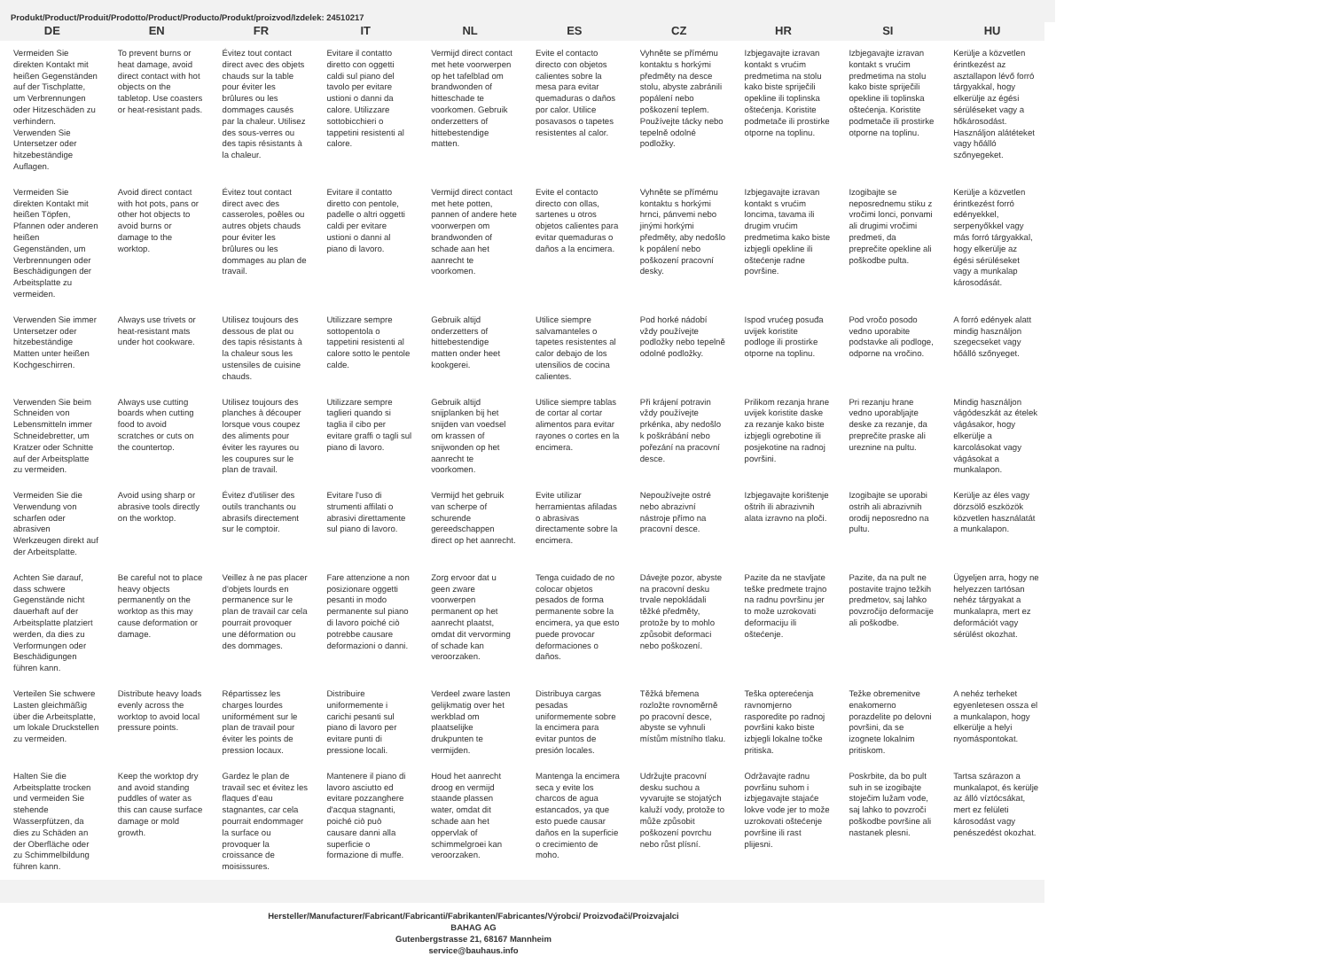Produkt/Product/Produit/Prodotto/Product/Producto/Produkt/proizvod/Izdelek: 24510217
| DE | EN | FR | IT | NL | ES | CZ | HR | SI | HU |
| --- | --- | --- | --- | --- | --- | --- | --- | --- | --- |
| Vermeiden Sie direkten Kontakt mit heißen Gegenständen auf der Tischplatte, um Verbrennungen oder Hitzeschäden zu verhindern. Verwenden Sie Untersetzer oder hitzebeständige Auflagen. | To prevent burns or heat damage, avoid direct contact with hot objects on the tabletop. Use coasters or heat-resistant pads. | Évitez tout contact direct avec des objets chauds sur la table pour éviter les brûlures ou les dommages causés par la chaleur. Utilisez des sous-verres ou des tapis résistants à la chaleur. | Evitare il contatto diretto con oggetti caldi sul piano del tavolo per evitare ustioni o danni da calore. Utilizzare sottobicchieri o tappetini resistenti al calore. | Vermijd direct contact met hete voorwerpen op het tafelblad om brandwonden of hitteschade te voorkomen. Gebruik onderzetters of hittebestendige matten. | Evite el contacto directo con objetos calientes sobre la mesa para evitar quemaduras o daños por calor. Utilice posavasos o tapetes resistentes al calor. | Vyhněte se přímému kontaktu s horkými předměty na desce stolu, abyste zabránili popálení nebo poškození teplem. Používejte tácky nebo tepelně odolné podložky. | Izbjegavajte izravan kontakt s vrućim predmetima na stolu kako biste spriječili opekline ili toplinska oštećenja. Koristite podmetače ili prostirke otporne na toplinu. | Izbjegavajte izravan kontakt s vrućim predmetima na stolu kako biste spriječili opekline ili toplinska oštećenja. Koristite podmetače ili prostirke otporne na toplinu. | Kerülje a közvetlen érintkezést az asztallapon lévő forró tárgyakkal, hogy elkerülje az égési sérüléseket vagy a hőkárosodást. Használjon alátéteket vagy hőálló szőnyegeket. |
| Vermeiden Sie direkten Kontakt mit heißen Töpfen, Pfannen oder anderen heißen Gegenständen, um Verbrennungen oder Beschädigungen der Arbeitsplatte zu vermeiden. | Avoid direct contact with hot pots, pans or other hot objects to avoid burns or damage to the worktop. | Évitez tout contact direct avec des casseroles, poêles ou autres objets chauds pour éviter les brûlures ou les dommages au plan de travail. | Evitare il contatto diretto con pentole, padelle o altri oggetti caldi per evitare ustioni o danni al piano di lavoro. | Vermijd direct contact met hete potten, pannen of andere hete voorwerpen om brandwonden of schade aan het aanrecht te voorkomen. | Evite el contacto directo con ollas, sartenes u otros objetos calientes para evitar quemaduras o daños a la encimera. | Vyhněte se přímému kontaktu s horkými hrnci, pánvemi nebo jinými horkými předměty, aby nedošlo k popálení nebo poškození pracovní desky. | Izbjegavajte izravan kontakt s vrućim loncima, tavama ili drugim vrućim predmetima kako biste izbjegli opekline ili oštećenje radne površine. | Izogibajte se neposrednemu stiku z vročimi lonci, ponvami ali drugimi vročimi predmeti, da preprečite opekline ali poškodbe pulta. | Kerülje a közvetlen érintkezést forró edényekkel, serpenyőkkel vagy más forró tárgyakkal, hogy elkerülje az égési sérüléseket vagy a munkalap károsodását. |
| Verwenden Sie immer Untersetzer oder hitzebeständige Matten unter heißen Kochgeschirren. | Always use trivets or heat-resistant mats under hot cookware. | Utilisez toujours des dessous de plat ou des tapis résistants à la chaleur sous les ustensiles de cuisine chauds. | Utilizzare sempre sottopentola o tappetini resistenti al calore sotto le pentole calde. | Gebruik altijd onderzetters of hittebestendige matten onder heet kookgerei. | Utilice siempre salvamanteles o tapetes resistentes al calor debajo de los utensilios de cocina calientes. | Pod horké nádobí vždy používejte podložky nebo tepelně odolné podložky. | Ispod vrućeg posuđa uvijek koristite podloge ili prostirke otporne na toplinu. | Pod vročo posodo vedno uporabite podstavke ali podloge, odporne na vročino. | A forró edények alatt mindig használjon szegecseket vagy hőálló szőnyeget. |
| Verwenden Sie beim Schneiden von Lebensmitteln immer Schneidebretter, um Kratzer oder Schnitte auf der Arbeitsplatte zu vermeiden. | Always use cutting boards when cutting food to avoid scratches or cuts on the countertop. | Utilisez toujours des planches à découper lorsque vous coupez des aliments pour éviter les rayures ou les coupures sur le plan de travail. | Utilizzare sempre taglieri quando si taglia il cibo per evitare graffi o tagli sul piano di lavoro. | Gebruik altijd snijplanken bij het snijden van voedsel om krassen of snijwonden op het aanrecht te voorkomen. | Utilice siempre tablas de cortar al cortar alimentos para evitar rayones o cortes en la encimera. | Při krájení potravin vždy používejte prkénka, aby nedošlo k poškrábání nebo pořezání na pracovní desce. | Prilikom rezanja hrane uvijek koristite daske za rezanje kako biste izbjegli ogrebotine ili posjekotine na radnoj površini. | Pri rezanju hrane vedno uporabljajte deske za rezanje, da preprečite praske ali ureznine na pultu. | Mindig használjon vágódeszkát az ételek vágásakor, hogy elkerülje a karcolásokat vagy vágásokat a munkalapon. |
| Vermeiden Sie die Verwendung von scharfen oder abrasiven Werkzeugen direkt auf der Arbeitsplatte. | Avoid using sharp or abrasive tools directly on the worktop. | Évitez d'utiliser des outils tranchants ou abrasifs directement sur le comptoir. | Evitare l'uso di strumenti affilati o abrasivi direttamente sul piano di lavoro. | Vermijd het gebruik van scherpe of schurende gereedschappen direct op het aanrecht. | Evite utilizar herramientas afiladas o abrasivas directamente sobre la encimera. | Nepoužívejte ostré nebo abrazivní nástroje přímo na pracovní desce. | Izbjegavajte korištenje oštrih ili abrazivnih alata izravno na ploči. | Izogibajte se uporabi ostrih ali abrazivnih orodij neposredno na pultu. | Kerülje az éles vagy dörzsölő eszközök közvetlen használatát a munkalapon. |
| Achten Sie darauf, dass schwere Gegenstände nicht dauerhaft auf der Arbeitsplatte platziert werden, da dies zu Verformungen oder Beschädigungen führen kann. | Be careful not to place heavy objects permanently on the worktop as this may cause deformation or damage. | Veillez à ne pas placer d'objets lourds en permanence sur le plan de travail car cela pourrait provoquer une déformation ou des dommages. | Fare attenzione a non posizionare oggetti pesanti in modo permanente sul piano di lavoro poiché ciò potrebbe causare deformazioni o danni. | Zorg ervoor dat u geen zware voorwerpen permanent op het aanrecht plaatst, omdat dit vervorming of schade kan veroorzaken. | Tenga cuidado de no colocar objetos pesados de forma permanente sobre la encimera, ya que esto puede provocar deformaciones o daños. | Dávejte pozor, abyste na pracovní desku trvale nepokládali těžké předměty, protože by to mohlo způsobit deformaci nebo poškození. | Pazite da ne stavljate teške predmete trajno na radnu površinu jer to može uzrokovati deformaciju ili oštećenje. | Pazite, da na pult ne postavite trajno težkih predmetov, saj lahko povzročijo deformacije ali poškodbe. | Ügyeljen arra, hogy ne helyezzen tartósan nehéz tárgyakat a munkalapra, mert ez deformációt vagy sérülést okozhat. |
| Verteilen Sie schwere Lasten gleichmäßig über die Arbeitsplatte, um lokale Druckstellen zu vermeiden. | Distribute heavy loads evenly across the worktop to avoid local pressure points. | Répartissez les charges lourdes uniformément sur le plan de travail pour éviter les points de pression locaux. | Distribuire uniformemente i carichi pesanti sul piano di lavoro per evitare punti di pressione locali. | Verdeel zware lasten gelijkmatig over het werkblad om plaatselijke drukpunten te vermijden. | Distribuya cargas pesadas uniformemente sobre la encimera para evitar puntos de presión locales. | Těžká břemena rozložte rovnoměrně po pracovní desce, abyste se vyhnuli místům místního tlaku. | Teška opterećenja ravnomjerno rasporedite po radnoj površini kako biste izbjegli lokalne točke pritiska. | Težke obremenitve enakomerno porazdelite po delovni površini, da se izognete lokalnim pritiskom. | A nehéz terheket egyenletesen ossza el a munkalapon, hogy elkerülje a helyi nyomáspontokat. |
| Halten Sie die Arbeitsplatte trocken und vermeiden Sie stehende Wasserpfützen, da dies zu Schäden an der Oberfläche oder zu Schimmelbildung führen kann. | Keep the worktop dry and avoid standing puddles of water as this can cause surface damage or mold growth. | Gardez le plan de travail sec et évitez les flaques d’eau stagnantes, car cela pourrait endommager la surface ou provoquer la croissance de moisissures. | Mantenere il piano di lavoro asciutto ed evitare pozzanghere d'acqua stagnanti, poiché ciò può causare danni alla superficie o formazione di muffe. | Houd het aanrecht droog en vermijd staande plassen water, omdat dit schade aan het oppervlak of schimmelgroei kan veroorzaken. | Mantenga la encimera seca y evite los charcos de agua estancados, ya que esto puede causar daños en la superficie o crecimiento de moho. | Udržujte pracovní desku suchou a vyvarujte se stojatých kaluží vody, protože to může způsobit poškození povrchu nebo růst plísní. | Održavajte radnu površinu suhom i izbjegavajte stajaće lokve vode jer to može uzrokovati oštećenje površine ili rast plijesni. | Poskrbite, da bo pult suh in se izogibajte stoječim lužam vode, saj lahko to povzroči poškodbe površine ali nastanek plesni. | Tartsa szárazon a munkalapot, és kerülje az álló víztócsákat, mert ez felületi károsodást vagy penészedést okozhat. |
Hersteller/Manufacturer/Fabricant/Fabricanti/Fabrikanten/Fabricantes/Výrobci/ Proizvođači/Proizvajalci
BAHAG AG
Gutenbergstrasse 21, 68167 Mannheim
service@bauhaus.info